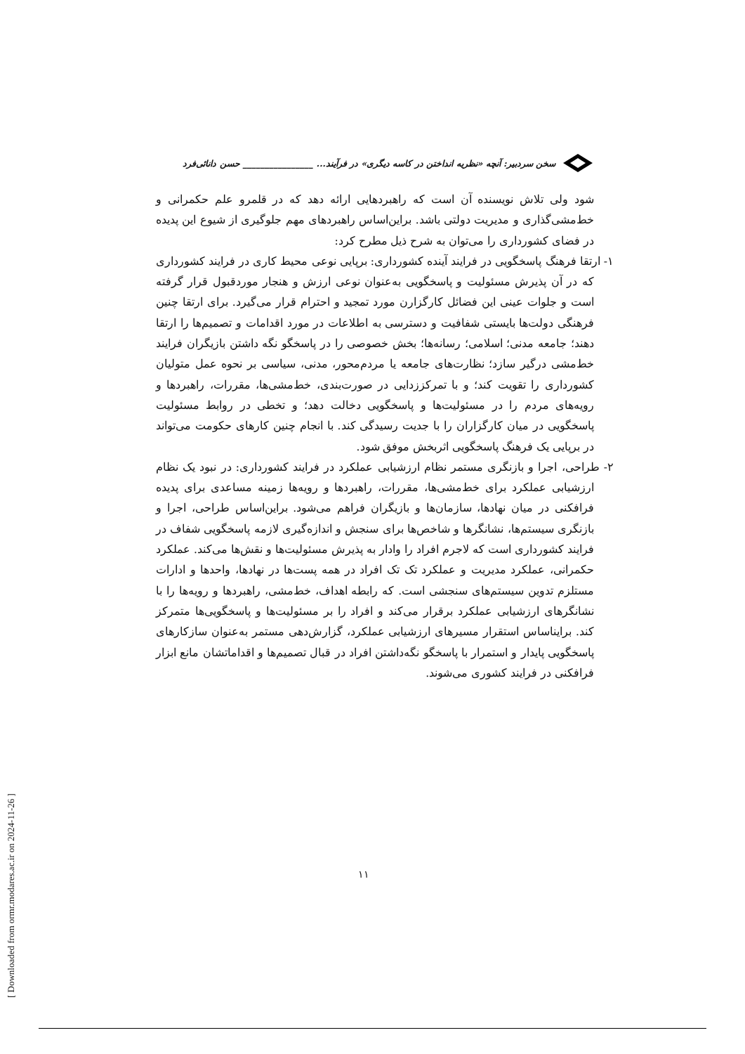سخن سردبیر: آنچه «نظریه انداختن در کاسه دیگری» در فرآیند... ________________ حسن دانائی‌فرد
شود ولی تلاش نویسنده آن است که راهبردهایی ارائه دهد که در قلمرو علم حکمرانی و خط‌مشی‌گذاری و مدیریت دولتی باشد. براین‌اساس راهبردهای مهم جلوگیری از شیوع این پدیده در فضای کشورداری را می‌توان به شرح ذیل مطرح کرد:
۱- ارتقا فرهنگ پاسخگویی در فرایند آینده کشورداری: برپایی نوعی محیط کاری در فرایند کشورداری که در آن پذیرش مسئولیت و پاسخگویی به‌عنوان نوعی ارزش و هنجار موردقبول قرار گرفته است و جلوات عینی این فضائل کارگزارن مورد تمجید و احترام قرار می‌گیرد. برای ارتقا چنین فرهنگی دولت‌ها بایستی شفافیت و دسترسی به اطلاعات در مورد اقدامات و تصمیم‌ها را ارتقا دهند؛ جامعه مدنی؛ اسلامی؛ رسانه‌ها؛ بخش خصوصی را در پاسخگو نگه داشتن بازیگران فرایند خط‌مشی درگیر سازد؛ نظارت‌های جامعه یا مردم‌محور، مدنی، سیاسی بر نحوه عمل متولیان کشورداری را تقویت کند؛ و با تمرکززدایی در صورت‌بندی، خط‌مشی‌ها، مقررات، راهبردها و رویه‌های مردم را در مسئولیت‌ها و پاسخگویی دخالت دهد؛ و تخطی در روابط مسئولیت پاسخگویی در میان کارگزاران را با جدیت رسیدگی کند. با انجام چنین کارهای حکومت می‌تواند در برپایی یک فرهنگ پاسخگویی اثربخش موفق شود.
۲- طراحی، اجرا و بازنگری مستمر نظام ارزشیابی عملکرد در فرایند کشورداری: در نبود یک نظام ارزشیابی عملکرد برای خط‌مشی‌ها، مقررات، راهبردها و رویه‌ها زمینه مساعدی برای پدیده فرافکنی در میان نهادها، سازمان‌ها و بازیگران فراهم می‌شود. براین‌اساس طراحی، اجرا و بازنگری سیستم‌ها، نشانگرها و شاخص‌ها برای سنجش و اندازه‌گیری لازمه پاسخگویی شفاف در فرایند کشورداری است که لاجرم افراد را وادار به پذیرش مسئولیت‌ها و نقش‌ها می‌کند. عملکرد حکمرانی، عملکرد مدیریت و عملکرد تک تک افراد در همه پست‌ها در نهادها، واحدها و ادارات مستلزم تدوین سیستم‌های سنجشی است. که رابطه اهداف، خط‌مشی، راهبردها و رویه‌ها را با نشانگرهای ارزشیابی عملکرد برقرار می‌کند و افراد را بر مسئولیت‌ها و پاسخگویی‌ها متمرکز کند. برایناساس استقرار مسیرهای ارزشیابی عملکرد، گزارش‌دهی مستمر به‌عنوان سازکارهای پاسخگویی پایدار و استمرار با پاسخگو نگه‌داشتن افراد در قبال تصمیم‌ها و اقداماتشان مانع ابزار فرافکنی در فرایند کشوری می‌شوند.
۱۱
[ Downloaded from ormr.modares.ac.ir on 2024-11-26 ]